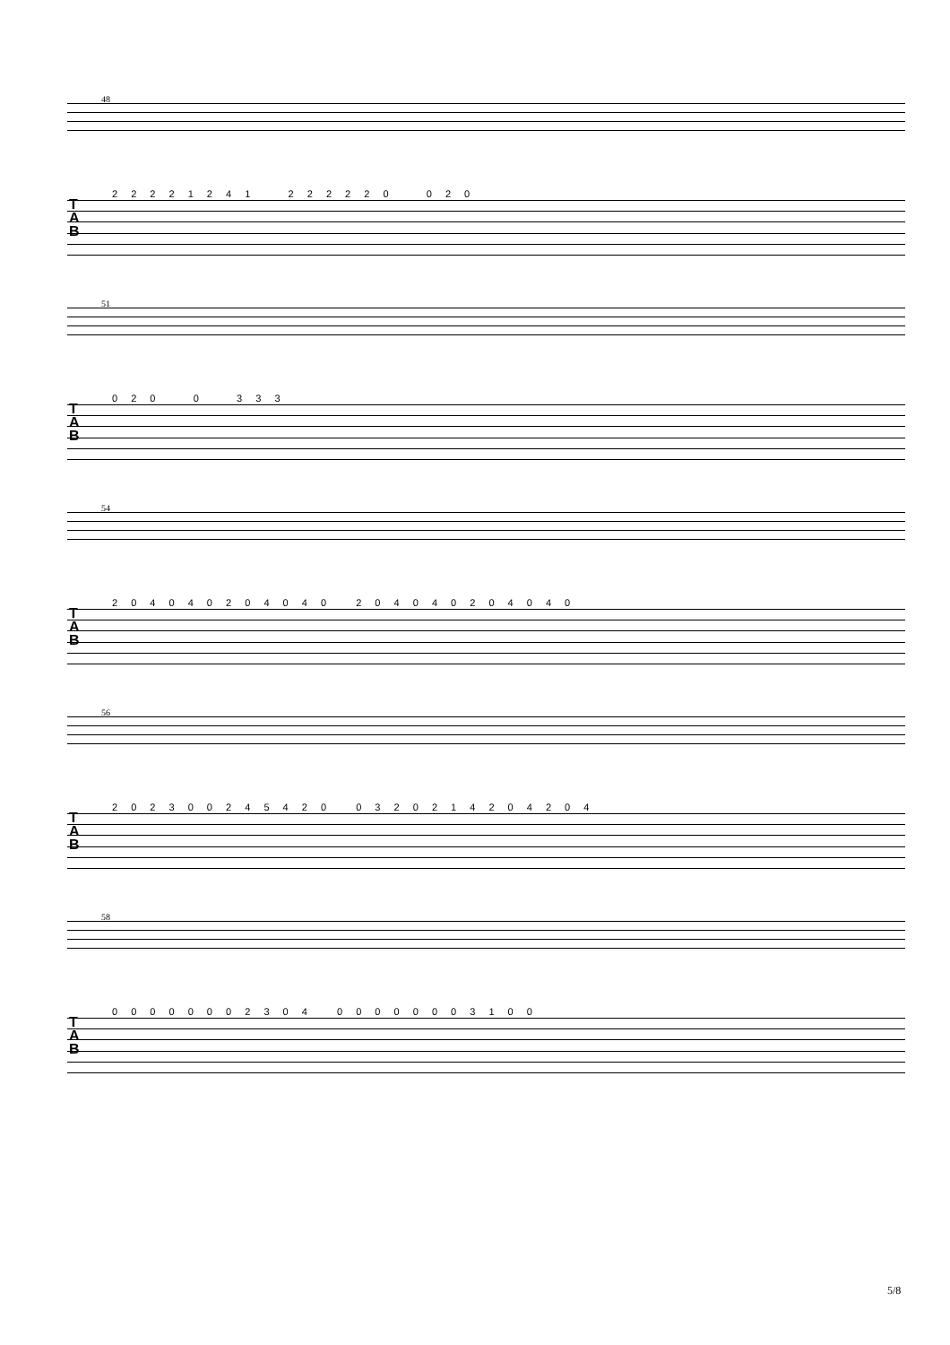48
T
A
B
2 2 2 2 1 2 4 1 2 2 2 2 2 0 0 2 0
51
T
A
B
0 2 0 0 3 3 3
54
T
A
B
2 0 4 0 4 0 2 0 4 0 4 0 2 0 4 0 4 0 2 0 4 0 4 0
56
T
A
B
2 0 2 3 0 0 2 4 5 4 2 0 0 3 2 0 2 1 4 2 0 4 2 0 4
58
T
A
B
0 0 0 0 0 0 0 2 3 0 4 0 0 0 0 0 0 0 3 1 0 0
5/8